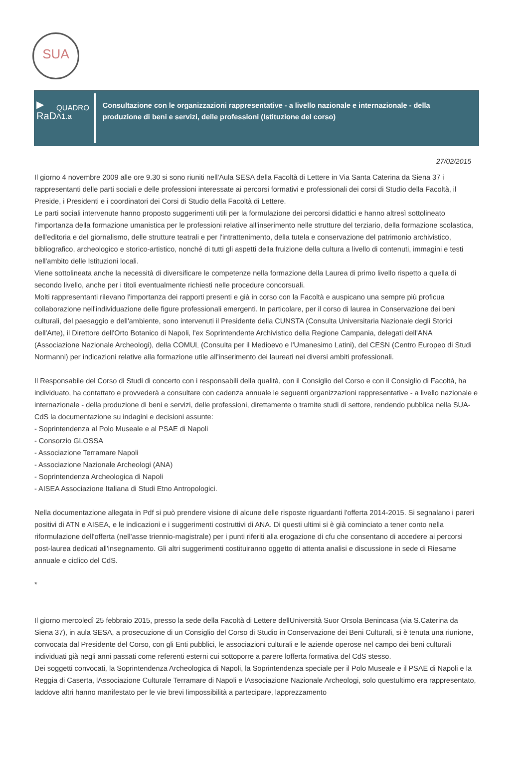SUA
▶
RaD
QUADRO A1.a
Consultazione con le organizzazioni rappresentative - a livello nazionale e internazionale - della produzione di beni e servizi, delle professioni (Istituzione del corso)
27/02/2015
Il giorno 4 novembre 2009 alle ore 9.30 si sono riuniti nell'Aula SESA della Facoltà di Lettere in Via Santa Caterina da Siena 37 i rappresentanti delle parti sociali e delle professioni interessate ai percorsi formativi e professionali dei corsi di Studio della Facoltà, il Preside, i Presidenti e i coordinatori dei Corsi di Studio della Facoltà di Lettere.
Le parti sociali intervenute hanno proposto suggerimenti utili per la formulazione dei percorsi didattici e hanno altresì sottolineato l'importanza della formazione umanistica per le professioni relative all'inserimento nelle strutture del terziario, della formazione scolastica, dell'editoria e del giornalismo, delle strutture teatrali e per l'intrattenimento, della tutela e conservazione del patrimonio archivistico, bibliografico, archeologico e storico-artistico, nonché di tutti gli aspetti della fruizione della cultura a livello di contenuti, immagini e testi nell'ambito delle Istituzioni locali.
Viene sottolineata anche la necessità di diversificare le competenze nella formazione della Laurea di primo livello rispetto a quella di secondo livello, anche per i titoli eventualmente richiesti nelle procedure concorsuali.
Molti rappresentanti rilevano l'importanza dei rapporti presenti e già in corso con la Facoltà e auspicano una sempre più proficua collaborazione nell'individuazione delle figure professionali emergenti. In particolare, per il corso di laurea in Conservazione dei beni culturali, del paesaggio e dell'ambiente, sono intervenuti il Presidente della CUNSTA (Consulta Universitaria Nazionale degli Storici dell'Arte), il Direttore dell'Orto Botanico di Napoli, l'ex Soprintendente Archivistico della Regione Campania, delegati dell'ANA (Associazione Nazionale Archeologi), della COMUL (Consulta per il Medioevo e l'Umanesimo Latini), del CESN (Centro Europeo di Studi Normanni) per indicazioni relative alla formazione utile all'inserimento dei laureati nei diversi ambiti professionali.
Il Responsabile del Corso di Studi di concerto con i responsabili della qualità, con il Consiglio del Corso e con il Consiglio di Facoltà, ha individuato, ha contattato e provvederà a consultare con cadenza annuale le seguenti organizzazioni rappresentative - a livello nazionale e internazionale - della produzione di beni e servizi, delle professioni, direttamente o tramite studi di settore, rendendo pubblica nella SUA-CdS la documentazione su indagini e decisioni assunte:
- Soprintendenza al Polo Museale e al PSAE di Napoli
- Consorzio GLOSSA
- Associazione Terramare Napoli
- Associazione Nazionale Archeologi (ANA)
- Soprintendenza Archeologica di Napoli
- AISEA Associazione Italiana di Studi Etno Antropologici.
Nella documentazione allegata in Pdf si può prendere visione di alcune delle risposte riguardanti l'offerta 2014-2015. Si segnalano i pareri positivi di ATN e AISEA, e le indicazioni e i suggerimenti costruttivi di ANA. Di questi ultimi si è già cominciato a tener conto nella riformulazione dell'offerta (nell'asse triennio-magistrale) per i punti riferiti alla erogazione di cfu che consentano di accedere ai percorsi post-laurea dedicati all'insegnamento. Gli altri suggerimenti costituiranno oggetto di attenta analisi e discussione in sede di Riesame annuale e ciclico del CdS.
*
Il giorno mercoledì 25 febbraio 2015, presso la sede della Facoltà di Lettere dellUniversità Suor Orsola Benincasa (via S.Caterina da Siena 37), in aula SESA, a prosecuzione di un Consiglio del Corso di Studio in Conservazione dei Beni Culturali, si è tenuta una riunione, convocata dal Presidente del Corso, con gli Enti pubblici, le associazioni culturali e le aziende operose nel campo dei beni culturali individuati già negli anni passati come referenti esterni cui sottoporre a parere lofferta formativa del CdS stesso.
Dei soggetti convocati, la Soprintendenza Archeologica di Napoli, la Soprintendenza speciale per il Polo Museale e il PSAE di Napoli e la Reggia di Caserta, lAssociazione Culturale Terramare di Napoli e lAssociazione Nazionale Archeologi, solo questultimo era rappresentato, laddove altri hanno manifestato per le vie brevi limpossibilità a partecipare, lapprezzamento